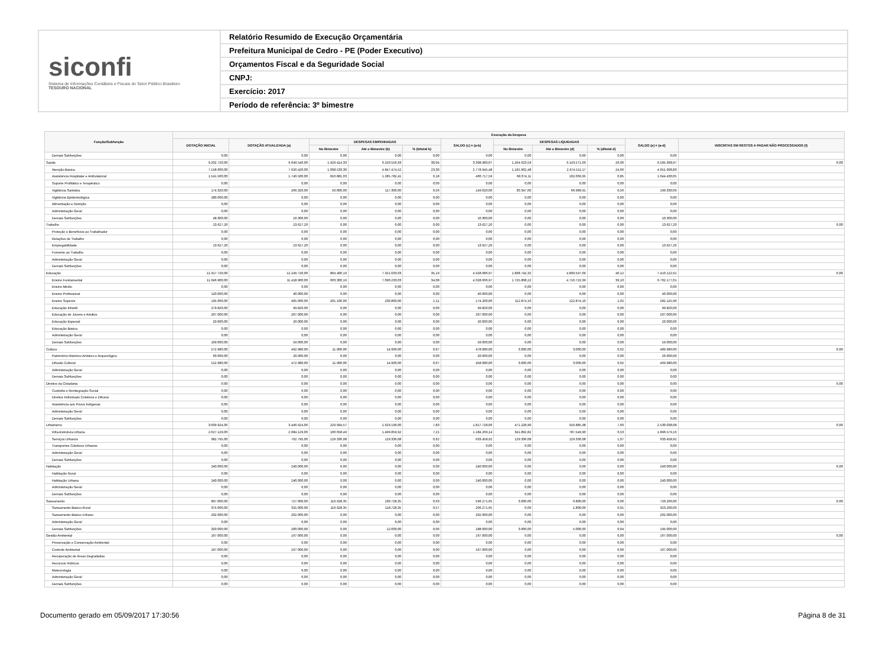siconfi
Sistema de Informações Contábeis e Fiscais do Setor Público Brasileiro
TESOURO NACIONAL
Relatório Resumido de Execução Orçamentária
Prefeitura Municipal de Cedro - PE (Poder Executivo)
Orçamentos Fiscal e da Seguridade Social
CNPJ:
Exercício: 2017
Período de referência: 3º bimestre
| Função/Subfunção | Execução da Despesa | | | | | | | | | | |
| --- | --- | --- | --- | --- | --- | --- | --- | --- | --- | --- | --- |
| | DOTAÇÃO INICIAL | DOTAÇÃO ATUALIZADA (a) | DESPESAS EMPENHADAS | | | SALDO (c) = (a-b) | DESPESAS LIQUIDADAS | | | SALDO (e) = (a-d) | INSCRITAS EM RESTOS A PAGAR NÃO PROCESSADOS (f) |
| | | | No Bimestre | Até o Bimestre (b) | % (b/total b) | | No Bimestre | Até o Bimestre (d) | % (d/total d) | | |
| Demais Subfunções | 0,00 | 0,00 | 0,00 | 0,00 | 0,00 | 0,00 | 0,00 | 0,00 | 0,00 | 0,00 | |
| Saúde | 9.202.720,00 | 9.649.540,00 | 1.929.414,33 | 6.250.556,93 | 30,04 | 3.398.983,07 | 1.264.623,59 | 3.143.571,03 | 26,06 | 6.505.968,97 | 0,00 |
| Atenção Básica | 7.158.600,00 | 7.626.420,00 | 1.068.533,30 | 4.847.474,52 | 23,30 | 2.778.945,48 | 1.165.902,48 | 2.974.511,17 | 24,66 | 4.651.908,83 | |
| Assistência Hospitalar e Ambulatorial | 1.541.500,00 | 1.746.500,00 | 810.881,03 | 1.285.782,41 | 6,18 | 460.717,59 | 68.374,11 | 102.069,95 | 0,85 | 1.644.430,05 | |
| Suporte Profilático e Terapêutico | 0,00 | 0,00 | 0,00 | 0,00 | 0,00 | 0,00 | 0,00 | 0,00 | 0,00 | 0,00 | |
| Vigilância Sanitária | 174.320,00 | 266.320,00 | 50.000,00 | 117.300,00 | 0,56 | 149.020,00 | 30.347,00 | 66.989,91 | 0,56 | 199.330,09 | |
| Vigilância Epidemiológica | 280.000,00 | 0,00 | 0,00 | 0,00 | 0,00 | 0,00 | 0,00 | 0,00 | 0,00 | 0,00 | |
| Alimentação e Nutrição | 0,00 | 0,00 | 0,00 | 0,00 | 0,00 | 0,00 | 0,00 | 0,00 | 0,00 | 0,00 | |
| Administração Geral | 0,00 | 0,00 | 0,00 | 0,00 | 0,00 | 0,00 | 0,00 | 0,00 | 0,00 | 0,00 | |
| Demais Subfunções | 48.300,00 | 10.300,00 | 0,00 | 0,00 | 0,00 | 10.300,00 | 0,00 | 0,00 | 0,00 | 10.300,00 | |
| Trabalho | 13.627,20 | 13.627,20 | 0,00 | 0,00 | 0,00 | 13.627,20 | 0,00 | 0,00 | 0,00 | 13.627,20 | 0,00 |
| Proteção e Benefícios ao Trabalhador | 0,00 | 0,00 | 0,00 | 0,00 | 0,00 | 0,00 | 0,00 | 0,00 | 0,00 | 0,00 | |
| Relações de Trabalho | 0,00 | 0,00 | 0,00 | 0,00 | 0,00 | 0,00 | 0,00 | 0,00 | 0,00 | 0,00 | |
| Empregabilidade | 13.627,20 | 13.627,20 | 0,00 | 0,00 | 0,00 | 13.627,20 | 0,00 | 0,00 | 0,00 | 13.627,20 | |
| Fomento ao Trabalho | 0,00 | 0,00 | 0,00 | 0,00 | 0,00 | 0,00 | 0,00 | 0,00 | 0,00 | 0,00 | |
| Administração Geral | 0,00 | 0,00 | 0,00 | 0,00 | 0,00 | 0,00 | 0,00 | 0,00 | 0,00 | 0,00 | |
| Demais Subfunções | 0,00 | 0,00 | 0,00 | 0,00 | 0,00 | 0,00 | 0,00 | 0,00 | 0,00 | 0,00 | |
| Educação | 11.917.720,00 | 12.249.720,00 | 804.400,19 | 7.321.033,03 | 35,19 | 4.928.686,97 | 1.838.742,32 | 4.839.597,09 | 40,12 | 7.410.122,91 | 0,00 |
| Ensino Fundamental | 11.046.900,00 | 11.418.900,00 | 603.300,19 | 7.090.233,03 | 34,08 | 4.328.666,97 | 1.725.868,22 | 4.716.722,99 | 39,10 | 6.702.177,01 | |
| Ensino Médio | 0,00 | 0,00 | 0,00 | 0,00 | 0,00 | 0,00 | 0,00 | 0,00 | 0,00 | 0,00 | |
| Ensino Profissional | 120.000,00 | 40.000,00 | 0,00 | 0,00 | 0,00 | 40.000,00 | 0,00 | 0,00 | 0,00 | 40.000,00 | |
| Ensino Superior | 135.000,00 | 405.000,00 | 201.100,00 | 230.800,00 | 1,11 | 174.200,00 | 112.874,10 | 122.874,10 | 1,02 | 282.125,90 | |
| Educação Infantil | 279.820,00 | 99.820,00 | 0,00 | 0,00 | 0,00 | 99.820,00 | 0,00 | 0,00 | 0,00 | 99.820,00 | |
| Educação de Jovens e Adultos | 207.000,00 | 207.000,00 | 0,00 | 0,00 | 0,00 | 207.000,00 | 0,00 | 0,00 | 0,00 | 207.000,00 | |
| Educação Especial | 20.000,00 | 20.000,00 | 0,00 | 0,00 | 0,00 | 20.000,00 | 0,00 | 0,00 | 0,00 | 20.000,00 | |
| Educação Básica | 0,00 | 0,00 | 0,00 | 0,00 | 0,00 | 0,00 | 0,00 | 0,00 | 0,00 | 0,00 | |
| Administração Geral | 0,00 | 0,00 | 0,00 | 0,00 | 0,00 | 0,00 | 0,00 | 0,00 | 0,00 | 0,00 | |
| Demais Subfunções | 109.000,00 | 59.000,00 | 0,00 | 0,00 | 0,00 | 59.000,00 | 0,00 | 0,00 | 0,00 | 59.000,00 | |
| Cultura | 572.980,00 | 492.980,00 | 11.900,00 | 14.900,00 | 0,07 | 478.080,00 | 3.000,00 | 3.000,00 | 0,02 | 489.980,00 | 0,00 |
| Patrimônio Histórico Artístico e Arqueológico | 60.000,00 | 20.000,00 | 0,00 | 0,00 | 0,00 | 20.000,00 | 0,00 | 0,00 | 0,00 | 20.000,00 | |
| Difusão Cultural | 512.980,00 | 472.980,00 | 11.900,00 | 14.900,00 | 0,07 | 458.080,00 | 3.000,00 | 3.000,00 | 0,02 | 469.980,00 | |
| Administração Geral | 0,00 | 0,00 | 0,00 | 0,00 | 0,00 | 0,00 | 0,00 | 0,00 | 0,00 | 0,00 | |
| Demais Subfunções | 0,00 | 0,00 | 0,00 | 0,00 | 0,00 | 0,00 | 0,00 | 0,00 | 0,00 | 0,00 | |
| Direitos da Cidadania | 0,00 | 0,00 | 0,00 | 0,00 | 0,00 | 0,00 | 0,00 | 0,00 | 0,00 | 0,00 | 0,00 |
| Custódia e Reintegração Social | 0,00 | 0,00 | 0,00 | 0,00 | 0,00 | 0,00 | 0,00 | 0,00 | 0,00 | 0,00 | |
| Direitos Individuais Coletivos e Difusos | 0,00 | 0,00 | 0,00 | 0,00 | 0,00 | 0,00 | 0,00 | 0,00 | 0,00 | 0,00 | |
| Assistência aos Povos Indígenas | 0,00 | 0,00 | 0,00 | 0,00 | 0,00 | 0,00 | 0,00 | 0,00 | 0,00 | 0,00 | |
| Administração Geral | 0,00 | 0,00 | 0,00 | 0,00 | 0,00 | 0,00 | 0,00 | 0,00 | 0,00 | 0,00 | |
| Demais Subfunções | 0,00 | 0,00 | 0,00 | 0,00 | 0,00 | 0,00 | 0,00 | 0,00 | 0,00 | 0,00 | |
| Urbanismo | 3.609.924,06 | 3.446.924,06 | 229.994,57 | 1.629.196,00 | 7,83 | 1.817.728,06 | 471.228,90 | 916.885,98 | 7,60 | 2.530.038,08 | 0,00 |
| Infra-Estrutura Urbana | 2.627.129,06 | 2.684.129,06 | 100.658,49 | 1.499.859,92 | 7,21 | 1.184.269,14 | 341.892,82 | 787.549,90 | 6,53 | 1.896.579,16 | |
| Serviços Urbanos | 982.795,00 | 762.795,00 | 129.336,08 | 129.336,08 | 0,62 | 633.458,92 | 129.336,08 | 129.336,08 | 1,07 | 633.458,92 | |
| Transportes Coletivos Urbanos | 0,00 | 0,00 | 0,00 | 0,00 | 0,00 | 0,00 | 0,00 | 0,00 | 0,00 | 0,00 | |
| Administração Geral | 0,00 | 0,00 | 0,00 | 0,00 | 0,00 | 0,00 | 0,00 | 0,00 | 0,00 | 0,00 | |
| Demais Subfunções | 0,00 | 0,00 | 0,00 | 0,00 | 0,00 | 0,00 | 0,00 | 0,00 | 0,00 | 0,00 | |
| Habitação | 240.000,00 | 240.000,00 | 0,00 | 0,00 | 0,00 | 240.000,00 | 0,00 | 0,00 | 0,00 | 240.000,00 | 0,00 |
| Habitação Rural | 0,00 | 0,00 | 0,00 | 0,00 | 0,00 | 0,00 | 0,00 | 0,00 | 0,00 | 0,00 | |
| Habitação Urbana | 240.000,00 | 240.000,00 | 0,00 | 0,00 | 0,00 | 240.000,00 | 0,00 | 0,00 | 0,00 | 240.000,00 | |
| Administração Geral | 0,00 | 0,00 | 0,00 | 0,00 | 0,00 | 0,00 | 0,00 | 0,00 | 0,00 | 0,00 | |
| Demais Subfunções | 0,00 | 0,00 | 0,00 | 0,00 | 0,00 | 0,00 | 0,00 | 0,00 | 0,00 | 0,00 | |
| Saneamento | 897.000,00 | 727.000,00 | 116.928,35 | 130.728,35 | 0,63 | 596.271,65 | 3.000,00 | 6.800,00 | 0,06 | 720.200,00 | 0,00 |
| Saneamento Básico Rural | 375.000,00 | 325.000,00 | 116.928,35 | 118.728,35 | 0,57 | 206.271,65 | 0,00 | 1.800,00 | 0,01 | 323.200,00 | |
| Saneamento Básico Urbano | 202.000,00 | 202.000,00 | 0,00 | 0,00 | 0,00 | 202.000,00 | 0,00 | 0,00 | 0,00 | 202.000,00 | |
| Administração Geral | 0,00 | 0,00 | 0,00 | 0,00 | 0,00 | 0,00 | 0,00 | 0,00 | 0,00 | 0,00 | |
| Demais Subfunções | 320.000,00 | 200.000,00 | 0,00 | 12.000,00 | 0,06 | 188.000,00 | 3.000,00 | 5.000,00 | 0,04 | 195.000,00 | |
| Gestão Ambiental | 167.000,00 | 167.000,00 | 0,00 | 0,00 | 0,00 | 167.000,00 | 0,00 | 0,00 | 0,00 | 167.000,00 | 0,00 |
| Preservação e Conservação Ambiental | 0,00 | 0,00 | 0,00 | 0,00 | 0,00 | 0,00 | 0,00 | 0,00 | 0,00 | 0,00 | |
| Controle Ambiental | 167.000,00 | 167.000,00 | 0,00 | 0,00 | 0,00 | 167.000,00 | 0,00 | 0,00 | 0,00 | 167.000,00 | |
| Recuperação de Áreas Degradadas | 0,00 | 0,00 | 0,00 | 0,00 | 0,00 | 0,00 | 0,00 | 0,00 | 0,00 | 0,00 | |
| Recursos Hídricos | 0,00 | 0,00 | 0,00 | 0,00 | 0,00 | 0,00 | 0,00 | 0,00 | 0,00 | 0,00 | |
| Meteorologia | 0,00 | 0,00 | 0,00 | 0,00 | 0,00 | 0,00 | 0,00 | 0,00 | 0,00 | 0,00 | |
| Administração Geral | 0,00 | 0,00 | 0,00 | 0,00 | 0,00 | 0,00 | 0,00 | 0,00 | 0,00 | 0,00 | |
| Demais Subfunções | 0,00 | 0,00 | 0,00 | 0,00 | 0,00 | 0,00 | 0,00 | 0,00 | 0,00 | 0,00 | |
Documento gerado em 05/09/2017 17:30:56 Página 8 de 31